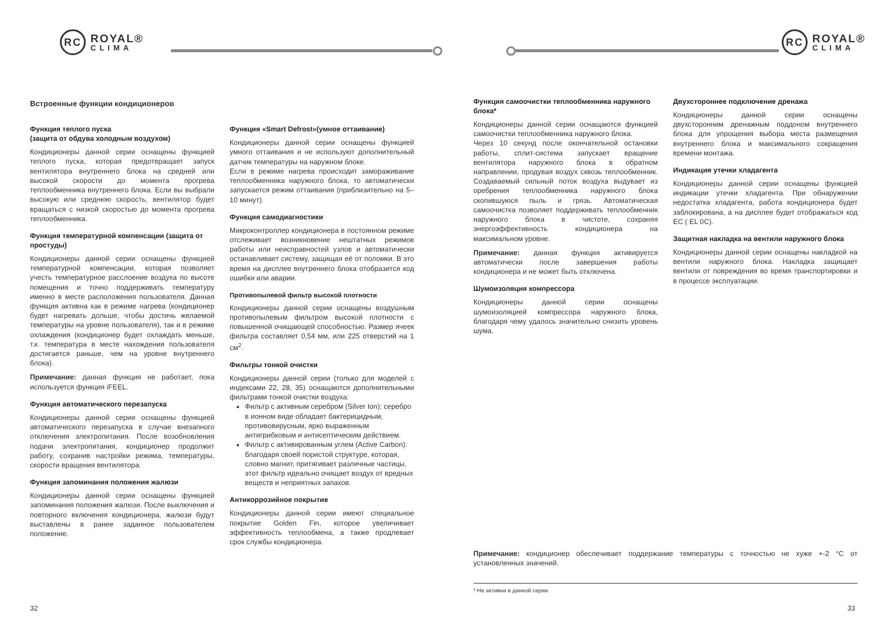RC ROYAL® CLIMA
Встроенные функции кондиционеров
Функция теплого пуска
(защита от обдува холодным воздухом)
Кондиционеры данной серии оснащены функцией теплого пуска, которая предотвращает запуск вентилятора внутреннего блока на средней или высокой скорости до момента прогрева теплообменника внутреннего блока. Если вы выбрали высокую или среднюю скорость, вентилятор будет вращаться с низкой скоростью до момента прогрева теплообменника.
Функция температурной компенсации (защита от простуды)
Кондиционеры данной серии оснащены функцией температурной компенсации, которая позволяет учесть температурное расслоение воздуха по высоте помещения и точно поддерживать температуру именно в месте расположения пользователя. Данная функция активна как в режиме нагрева (кондиционер будет нагревать дольше, чтобы достичь желаемой температуры на уровне пользователя), так и в режиме охлаждения (кондиционер будет охлаждать меньше, т.к. температура в месте нахождения пользователя достигается раньше, чем на уровне внутреннего блока).
Примечание: данная функция не работает, пока используется функция iFEEL.
Функция автоматического перезапуска
Кондиционеры данной серии оснащены функцией автоматического перезапуска в случае внезапного отключения электропитания. После возобновления подачи электропитания, кондиционер продолжит работу, сохранив настройки режима, температуры, скорости вращения вентилятора.
Функция запоминания положения жалюзи
Кондиционеры данной серии оснащены функцией запоминания положения жалюзи. После выключения и повторного включения кондиционера, жалюзи будут выставлены в ранее заданное пользователем положение.
Функция «Smart Defrost»(умное оттаивание)
Кондиционеры данной серии оснащены функцией умного оттаивания и не используют дополнительный датчик температуры на наружном блоке.
Если в режиме нагрева происходит заморa­живание теплообменника наружного блока, то автоматически запускается режим оттаивания (приблизительно на 5–10 минут).
Функция самодиагностики
Микроконтроллер кондиционера в постоянном режиме отслеживает возникновение нештатных режимов работы или неисправностей узлов и автоматически останавливает систему, защищая её от поломки. В это время на дисплее внутреннего блока отобразится код ошибки или аварии.
Противопылевой фильтр высокой плотности
Кондиционеры данной серии оснащены воздушным противопылевым фильтром высокой плотности с повышенной очищающей способностью. Размер ячеек фильтра составляет 0,54 мм, или 225 отверстий на 1 см<sup>2</sup>.
Фильтры тонкой очистки
Кондиционеры данной серии (только для моделей с индексами 22, 28, 35) оснащаются дополнительными фильтрами тонкой очистки воздуха:
Фильтр с активным серебром (Silver Ion): серебро в ионном виде обладает бактерицидным, противовирусным, ярко выраженным антигрибковым и антисептическим действием.
Фильтр с активированным углем (Active Carbon): благодаря своей пористой структуре, которая, словно магнит, притягивает различные частицы, этот фильтр идеально очищает воздух от вредных веществ и неприятных запахов.
Антикоррозийное покрытие
Кондиционеры данной серии имеют специальное покрытие Golden Fin, которое увеличивает эффективность теплообмена, а также продлевает срок службы кондиционера.
32
RC ROYAL® CLIMA
Функция самоочистки теплообменника наружного блока*
Кондиционеры данной серии оснащаются функцией самоочистки теплообменника наружного блока.
Через 10 секунд после окончательной остановки работы, сплит-система запускает вращение вентилятора наружного блока в обратном направлении, продувая воздух сквозь теплообменник. Создаваемый сильный поток воздуха выдувает из оребрения теплообменника наружного блока скопившуюся пыль и грязь. Автоматическая самоочистка позволяет поддерживать теплообменник наружного блока в чистоте, сохраняя энергоэффективность кондиционера на максимальном уровне.
Примечание: данная функция активируется автоматически после завершения работы кондиционера и не может быть отключена.
Шумоизоляция компрессора
Кондиционеры данной серии оснащены шумоизоляцией компрессора наружного блока, благодаря чему удалось значительно снизить уровень шума.
Двухстороннее подключение дренажа
Кондиционеры данной серии оснащены двухсторонним дренажным поддоном внутреннего блока для упрощения выбора места размещения внутреннего блока и максимального сокращения времени монтажа.
Индикация утечки хладагента
Кондиционеры данной серии оснащены функцией индикации утечки хладагента. При обнаружении недостатка хладагента, работа кондиционера будет заблокирована, а на дисплее будет отображаться код EC ( EL 0C).
Защитная накладка на вентили наружного блока
Кондиционеры данной серии оснащены накладкой на вентили наружного блока. Накладка защищает вентили от повреждения во время транспортировки и в процессе эксплуатации.
Примечание: кондиционер обеспечивает поддержание температуры с точностью не хуже +-2 °C от установленных значений.
* Не активна в данной серии.
33